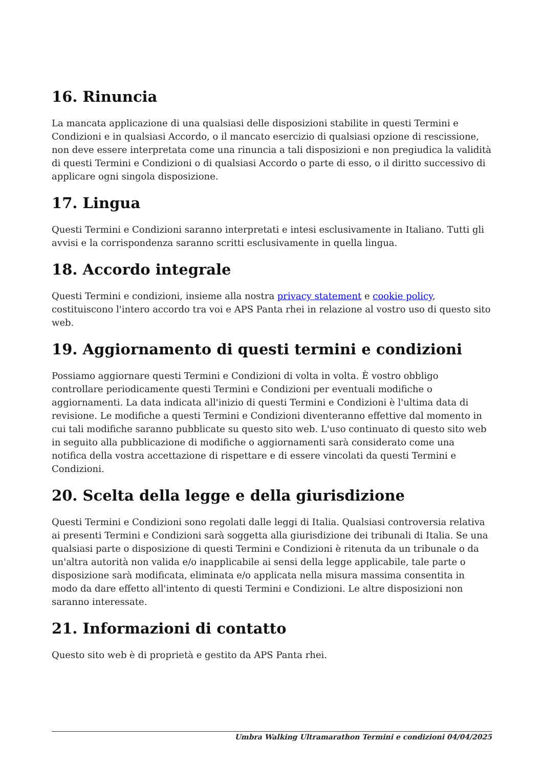16. Rinuncia
La mancata applicazione di una qualsiasi delle disposizioni stabilite in questi Termini e Condizioni e in qualsiasi Accordo, o il mancato esercizio di qualsiasi opzione di rescissione, non deve essere interpretata come una rinuncia a tali disposizioni e non pregiudica la validità di questi Termini e Condizioni o di qualsiasi Accordo o parte di esso, o il diritto successivo di applicare ogni singola disposizione.
17. Lingua
Questi Termini e Condizioni saranno interpretati e intesi esclusivamente in Italiano. Tutti gli avvisi e la corrispondenza saranno scritti esclusivamente in quella lingua.
18. Accordo integrale
Questi Termini e condizioni, insieme alla nostra privacy statement e cookie policy, costituiscono l'intero accordo tra voi e APS Panta rhei in relazione al vostro uso di questo sito web.
19. Aggiornamento di questi termini e condizioni
Possiamo aggiornare questi Termini e Condizioni di volta in volta. È vostro obbligo controllare periodicamente questi Termini e Condizioni per eventuali modifiche o aggiornamenti. La data indicata all'inizio di questi Termini e Condizioni è l'ultima data di revisione. Le modifiche a questi Termini e Condizioni diventeranno effettive dal momento in cui tali modifiche saranno pubblicate su questo sito web. L'uso continuato di questo sito web in seguito alla pubblicazione di modifiche o aggiornamenti sarà considerato come una notifica della vostra accettazione di rispettare e di essere vincolati da questi Termini e Condizioni.
20. Scelta della legge e della giurisdizione
Questi Termini e Condizioni sono regolati dalle leggi di Italia. Qualsiasi controversia relativa ai presenti Termini e Condizioni sarà soggetta alla giurisdizione dei tribunali di Italia. Se una qualsiasi parte o disposizione di questi Termini e Condizioni è ritenuta da un tribunale o da un'altra autorità non valida e/o inapplicabile ai sensi della legge applicabile, tale parte o disposizione sarà modificata, eliminata e/o applicata nella misura massima consentita in modo da dare effetto all'intento di questi Termini e Condizioni. Le altre disposizioni non saranno interessate.
21. Informazioni di contatto
Questo sito web è di proprietà e gestito da APS Panta rhei.
Umbra Walking Ultramarathon Termini e condizioni 04/04/2025